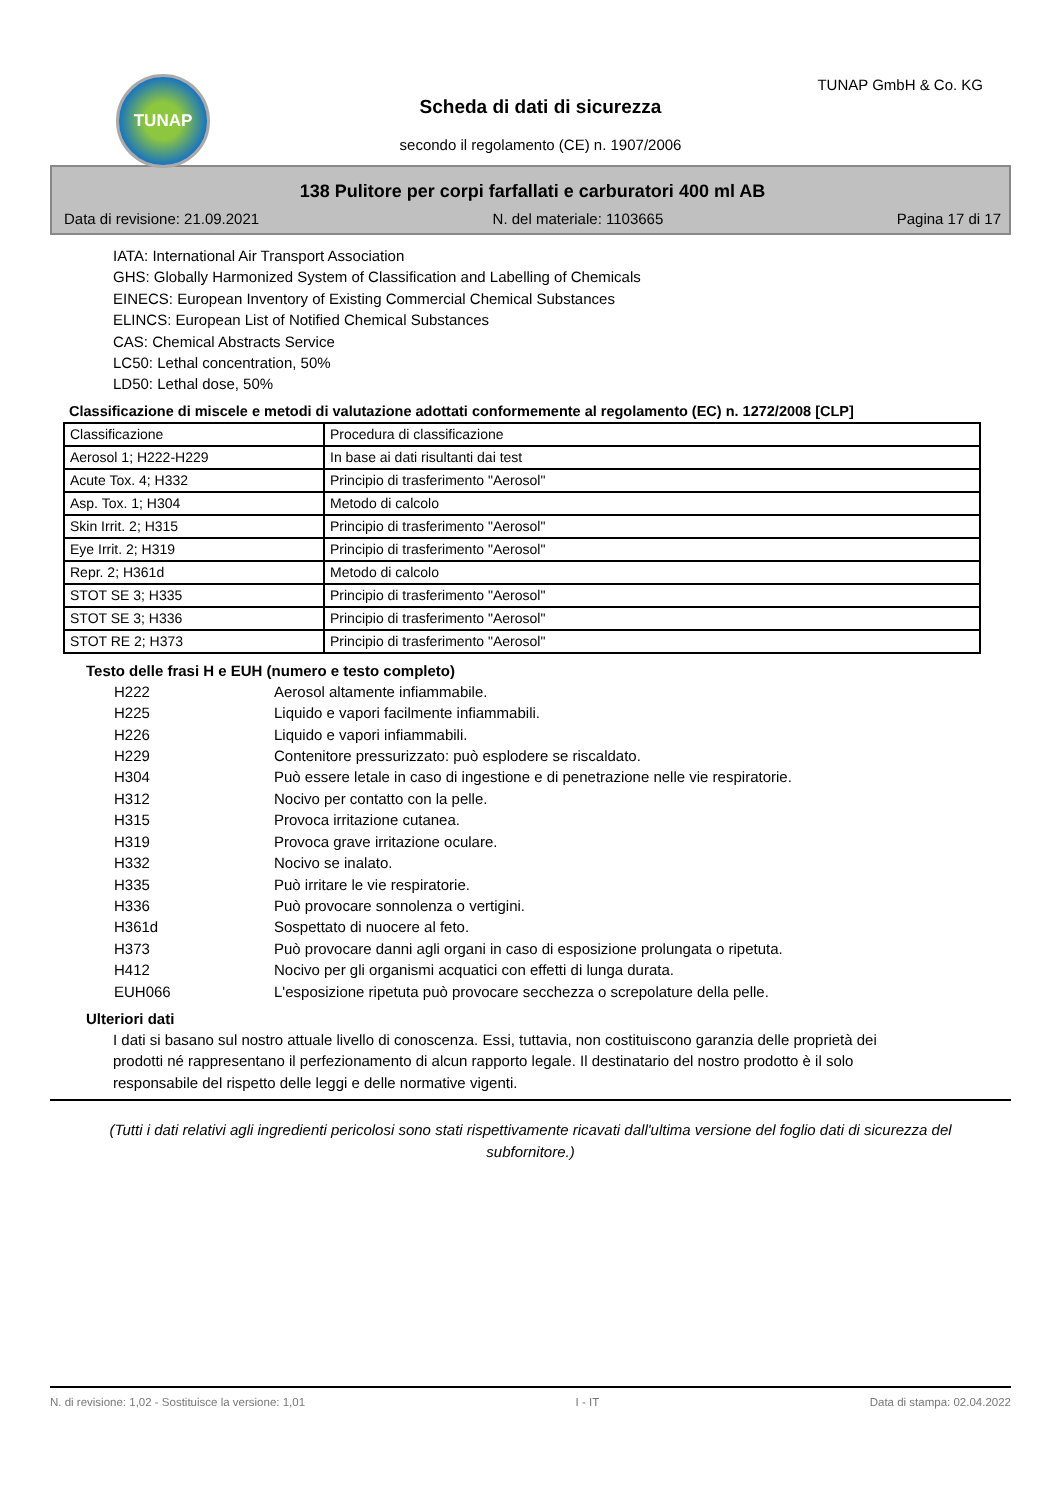TUNAP TUNAP GmbH & Co. KG
Scheda di dati di sicurezza
secondo il regolamento (CE) n. 1907/2006
138 Pulitore per corpi farfallati e carburatori 400 ml AB
Data di revisione: 21.09.2021 N. del materiale: 1103665 Pagina 17 di 17
IATA: International Air Transport Association
GHS: Globally Harmonized System of Classification and Labelling of Chemicals
EINECS: European Inventory of Existing Commercial Chemical Substances
ELINCS: European List of Notified Chemical Substances
CAS: Chemical Abstracts Service
LC50: Lethal concentration, 50%
LD50: Lethal dose, 50%
Classificazione di miscele e metodi di valutazione adottati conformemente al regolamento (EC) n. 1272/2008 [CLP]
| Classificazione | Procedura di classificazione |
| Aerosol 1; H222-H229 | In base ai dati risultanti dai test |
| Acute Tox. 4; H332 | Principio di trasferimento "Aerosol" |
| Asp. Tox. 1; H304 | Metodo di calcolo |
| Skin Irrit. 2; H315 | Principio di trasferimento "Aerosol" |
| Eye Irrit. 2; H319 | Principio di trasferimento "Aerosol" |
| Repr. 2; H361d | Metodo di calcolo |
| STOT SE 3; H335 | Principio di trasferimento "Aerosol" |
| STOT SE 3; H336 | Principio di trasferimento "Aerosol" |
| STOT RE 2; H373 | Principio di trasferimento "Aerosol" |
Testo delle frasi H e EUH (numero e testo completo)
H222 Aerosol altamente infiammabile. H225 Liquido e vapori facilmente infiammabili. H226 Liquido e vapori infiammabili. H229 Contenitore pressurizzato: può esplodere se riscaldato. H304 Può essere letale in caso di ingestione e di penetrazione nelle vie respiratorie. H312 Nocivo per contatto con la pelle. H315 Provoca irritazione cutanea. H319 Provoca grave irritazione oculare. H332 Nocivo se inalato. H335 Può irritare le vie respiratorie. H336 Può provocare sonnolenza o vertigini. H361d Sospettato di nuocere al feto. H373 Può provocare danni agli organi in caso di esposizione prolungata o ripetuta. H412 Nocivo per gli organismi acquatici con effetti di lunga durata. EUH066 L'esposizione ripetuta può provocare secchezza o screpolature della pelle.
Ulteriori dati
I dati si basano sul nostro attuale livello di conoscenza. Essi, tuttavia, non costituiscono garanzia delle proprietà dei prodotti né rappresentano il perfezionamento di alcun rapporto legale. Il destinatario del nostro prodotto è il solo responsabile del rispetto delle leggi e delle normative vigenti.
(Tutti i dati relativi agli ingredienti pericolosi sono stati rispettivamente ricavati dall'ultima versione del foglio dati di sicurezza del subfornitore.)
N. di revisione: 1,02 - Sostituisce la versione: 1,01 I - IT Data di stampa: 02.04.2022